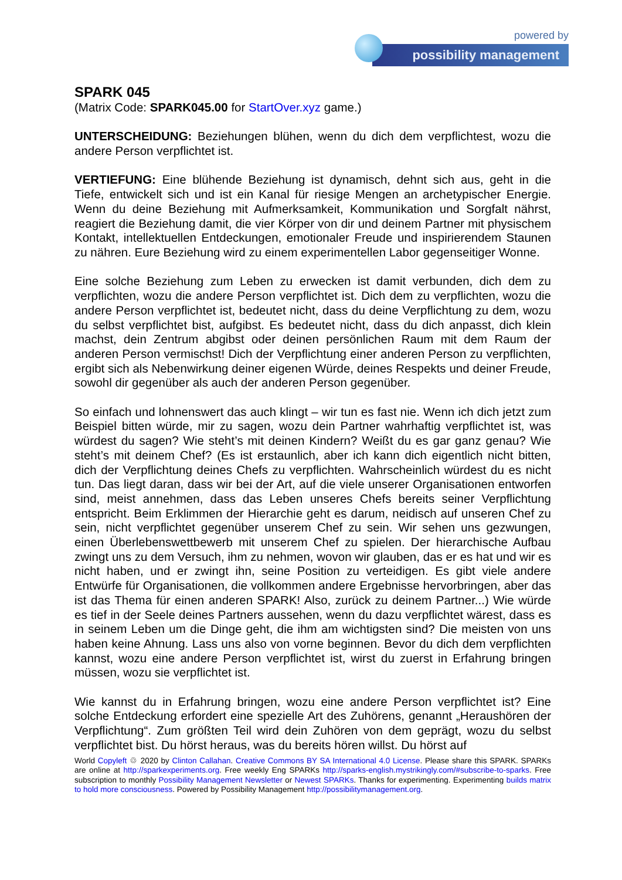powered by
possibility management
SPARK 045
(Matrix Code: SPARK045.00 for StartOver.xyz game.)
UNTERSCHEIDUNG: Beziehungen blühen, wenn du dich dem verpflichtest, wozu die andere Person verpflichtet ist.
VERTIEFUNG: Eine blühende Beziehung ist dynamisch, dehnt sich aus, geht in die Tiefe, entwickelt sich und ist ein Kanal für riesige Mengen an archetypischer Energie. Wenn du deine Beziehung mit Aufmerksamkeit, Kommunikation und Sorgfalt nährst, reagiert die Beziehung damit, die vier Körper von dir und deinem Partner mit physischem Kontakt, intellektuellen Entdeckungen, emotionaler Freude und inspirierendem Staunen zu nähren. Eure Beziehung wird zu einem experimentellen Labor gegenseitiger Wonne.
Eine solche Beziehung zum Leben zu erwecken ist damit verbunden, dich dem zu verpflichten, wozu die andere Person verpflichtet ist. Dich dem zu verpflichten, wozu die andere Person verpflichtet ist, bedeutet nicht, dass du deine Verpflichtung zu dem, wozu du selbst verpflichtet bist, aufgibst. Es bedeutet nicht, dass du dich anpasst, dich klein machst, dein Zentrum abgibst oder deinen persönlichen Raum mit dem Raum der anderen Person vermischst! Dich der Verpflichtung einer anderen Person zu verpflichten, ergibt sich als Nebenwirkung deiner eigenen Würde, deines Respekts und deiner Freude, sowohl dir gegenüber als auch der anderen Person gegenüber.
So einfach und lohnenswert das auch klingt – wir tun es fast nie. Wenn ich dich jetzt zum Beispiel bitten würde, mir zu sagen, wozu dein Partner wahrhaftig verpflichtet ist, was würdest du sagen? Wie steht’s mit deinen Kindern? Weißt du es gar ganz genau? Wie steht’s mit deinem Chef? (Es ist erstaunlich, aber ich kann dich eigentlich nicht bitten, dich der Verpflichtung deines Chefs zu verpflichten. Wahrscheinlich würdest du es nicht tun. Das liegt daran, dass wir bei der Art, auf die viele unserer Organisationen entworfen sind, meist annehmen, dass das Leben unseres Chefs bereits seiner Verpflichtung entspricht. Beim Erklimmen der Hierarchie geht es darum, neidisch auf unseren Chef zu sein, nicht verpflichtet gegenüber unserem Chef zu sein. Wir sehen uns gezwungen, einen Überlebenswettbewerb mit unserem Chef zu spielen. Der hierarchische Aufbau zwingt uns zu dem Versuch, ihm zu nehmen, wovon wir glauben, das er es hat und wir es nicht haben, und er zwingt ihn, seine Position zu verteidigen. Es gibt viele andere Entwürfe für Organisationen, die vollkommen andere Ergebnisse hervorbringen, aber das ist das Thema für einen anderen SPARK! Also, zurück zu deinem Partner...) Wie würde es tief in der Seele deines Partners aussehen, wenn du dazu verpflichtet wärest, dass es in seinem Leben um die Dinge geht, die ihm am wichtigsten sind? Die meisten von uns haben keine Ahnung. Lass uns also von vorne beginnen. Bevor du dich dem verpflichten kannst, wozu eine andere Person verpflichtet ist, wirst du zuerst in Erfahrung bringen müssen, wozu sie verpflichtet ist.
Wie kannst du in Erfahrung bringen, wozu eine andere Person verpflichtet ist? Eine solche Entdeckung erfordert eine spezielle Art des Zuhörens, genannt „Heraushören der Verpflichtung“. Zum größten Teil wird dein Zuhören von dem geprägt, wozu du selbst verpflichtet bist. Du hörst heraus, was du bereits hören willst. Du hörst auf
World Copyleft ♲ 2020 by Clinton Callahan. Creative Commons BY SA International 4.0 License. Please share this SPARK. SPARKs are online at http://sparkexperiments.org. Free weekly Eng SPARKs http://sparks-english.mystrikingly.com/#subscribe-to-sparks. Free subscription to monthly Possibility Management Newsletter or Newest SPARKs. Thanks for experimenting. Experimenting builds matrix to hold more consciousness. Powered by Possibility Management http://possibilitymanagement.org.